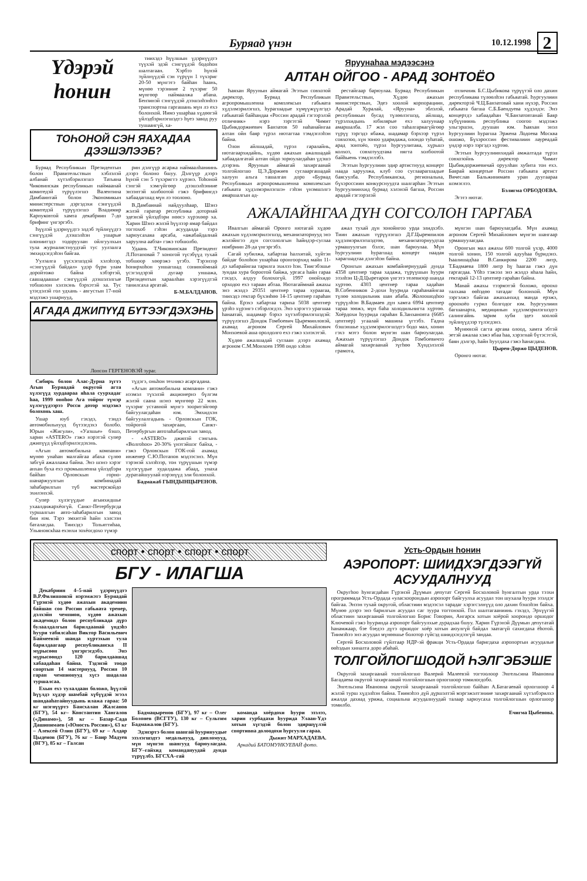Буряад үнэн
10.12.1998
2
Үдэрэй һонин
тиихэдэ һүүлшын үдэрнүүдтэ түүхэй эдэй сэнгүүдэй бодоһон шалтагаан. Хэрбээ һүнэй зүйлнүүдэй сэн түрүүн 1 түхэриг 20-50 мүнгэтэ байһан һаань, мүнөө тэрэниие 2 түхэриг 50 мүнгөөр наймаалжа абана. Бензинэй сэнгүүдэй дээшэлһэнһээ транспортна гаргашань мүн лэ ехэ болонхой. Иимэ ушарһаа хүдөөгэй үйлэдбэрилэгшэдтэ һүеэ завод руу тушаангүй, ха-
ТОҺОНОЙ СЭН ЯАХАДАА ДЭЭШЭЛЭЭБ?
Буряад Республикын Президентын болон Правительствын хэблэлэй албанай хүтэлбэрилэгшэ Татьяна Чиковинская республикын наймаанай комитедэй түрүүлэгшэ Валентина Дамбаинтай болон Экономикын министерствын дэргэдэхи сэнгүүдэй комитедэй түрүүлэгшэ Владимир Карпуковтой хамта декабриин 7-до брифинг үнгэргэбэ.
Һүүлэй үдэрнүүдтэ элдэб зүйлнүүдтэ сэнгүүдэй дээшэлһэн ушарые олониитэдэ тодоруулан ойлгуулхын тула журналистнуудтай тус уулзалга эмхидхэгдэһэн байгаа.
Уулзалга үүсхэгшэдэй хэлэһээр, «сэнгүүдэй байдал» үдэр бүри улам доройтожо байна хэбэртэй, саашадаашье сэнгүүдэй дээшэлэлгые тобшолон хэлэхэнь бэрхэтэй ха. Тус үзэгдэлэй гол удхань - августын 17-ной мэдээжэ ушарнууд,
рин дэлгүүр асаржа наймаалһаниинь дээрэ болоно бшуу. Дэлгүүр дээрэ һүнэй сэн 5 түхэригтэ хүрэнэ. Тоһоной сэнгэй хэмгүйгөөр дээшэлһэниие энээнтэй холбоотой гэжэ брифингдэ хабаадагшад мүн лэ тоолоно.
В.Дамбаинай найдуулһаар, Шэнэ жэлэй гаратар республика доторнай эдеэнэй үйлэдбэри нөөсэ хүрэхөөр ха. Харин Шэнэ жэлэй һүүлээр ямар байдал тогтохоб гэһэн асуудалда тэрэ харюусахаяа арсаба, «ажабайдалнай харуулна ааб­за» гэжэ тобшолбо.
Удаань Т.Чиковинская Президент Л.Потаповай 7 хоногой түсэбүүд тухай тобшоор хөөрэжэ үгэбэ. Тэрэнээр һонирхоһон уншагшад сониноймнай үсэгэлдэрэй дугаар уншажа, Президентын хараалһан хэрэгүүдтэй танилсаха аргатай.
Б-М.БАЛДАНОВ.
АГАДА ДЖИПҮҮД БҮТЭЭГДЭХЭНЬ
Лопсон ГЕРГЕНОВЭЙ зураг.
Сибирь болон Алас-Дурна зүгтэ Агын Буряадай округой агта хүлэгүүд хурдаараа яһала суурхадаг һаа, 1999 оноһоо Ага тойрог түмэр хүлэгүүдээрээ Росси дотор мэдээжэ болохонь хаш.
Ушар юуб гэхэдэ, тэндэ автомобильнууд бүтээгдэхэ болобо. Юрын «Жигули», «Уазшье» бэшэ, харин «ASTERO» гэжэ нэрэтэй супер джипүүд үйлэдбэрилэгдэхэнь.
«Агын автомобильна компани» мүнөө унаһан малгайгаа абаха сүлөө забгүй ажаллажа байна. Энэ шэнэ хэрэг анхан буха ехэ промышленна үйлэдбэри байһан Орловскын горно-шанаржуулгын комбинадай заһабарилгын түб мастерскойдо эхилэнхэй.
Супер хүлэгүүдые агыихидшье ухаалдижархёогүй. Санкт-Петербургда туршалгын авто-заһабарилгын завод бии юм. Тэрэ эмхитэй һайн хэлсээн баталагдаа. Тиихэдэ Тольяттиһаа, Ульяновскһаа ехэнхи зохёогдохо түмэр
түдэгэ, оньһон техникэ асаргадана.
«Агын автомобильна компани» гэжэ нээмэл түхэлэй акционернэ бүлгэм жэлэй саана шэнэ мүнгөөр 22 млн. түхэриг уставной мүнгэ зооритэйгөөр байгуулагдаһан юм. Эмхидхэн байгуулалгадынь - Орловскын ГОК, тойрогой захиргаан, Санкт-Петербургын автозаһабарилгын завод.
- «ASTERO» джипэй сэнгынь «Волгоһоо» 20-30% үнэтэйшэг байха, - гэжэ Орловскын ГОК-гой ахамад инженер С.Ю.Потапов мэдээсэнэ. Мүн тэрэнэй хэлэһээр, тон түрүүшын түмэр хүлэгүүдые худалдажа абаад, унаха дуратайшуулай нэрэнүүд эли болонхой.
Бадмажаб ГЫНДЫНЦЫРЕНОВ.
Яруунаһаа мэдээсэнэ
АЛТАН ОЙГОО - АРАД ЗОНТОЁО
Һаяхан Яруунын аймагай Эгэтын совхозой директор, Буряад Республикын агропромышленна комплексын габьяата хүдэлмэрилэгшэ, һурагшадые хүмүүжүүлгэдэ габьяатай байһандаа «Россин арадай гэгээрэлэй отличник» нэрэ зэргэтэй Чимит Цыбикдоржиевич Банзатов 50 наһанайнгаа алтан ойн баяр түрэл нютагтаа тэмдэглэһэн байна.
Олон айлшадай, түрэл гаралайнь, нютагаархидайнь, хүдөө ажахын ажалшадай хабаадалгатай алтан ойдо зорюулагдаһан үдэшэ дээрэнь Яруунын аймагай захиргаанай толгойлогшо Ц.Э.Доржиев суглааргашадай халуун альга ташалган доро «Буряад Республикын агропромышленна комплексын габьяата хүдэлмэрилэгшэ» гэһэн үнэмшэлгэ амаршалгын ад-
рестайгаар барюулаа. Буряад Республикын Правительствын, Хүдөө ажахын министерствын, Эдеэ хоолой корпорациин, Арадай Хуралай, «Ярууна» эблэлэй, республикын бусад түлөөлэгшэд, айлшад, түрэлхидынь юбилярые ехэ халуунаар амаршалба. 17 жэл соо таһалгаряагүйгөөр түрүү зэргэдэ ябажа, шадамар бэрхээр түрэл совхозоо, хүн зоноо ударидажа, олондо туһатай, арад зонтоёо, түрэл һургуулитаяа, хүрьшэ колхоз, совхозуудтаяа нягта холбоотой байһыень тэмдэглэбэ.
Эгэтын һургуулиин эдир артистнууд концерт наада харуулжа, клуб соо суглаарагшадые баясуулба. Республиканска, региональна, бүхэроссиин конкурснуудта шалгарһан Эгэтын һургуулиинхид буряад хэлэнэй багша, Россин арадай гэгээрэлэй
отличник Б.С.Цыбикова түрүүтэй оло дахин республикаяа түлөөлһэн габьяатай. Һургуулиин директорэй Ч.Ц.Банзатовай хани нүхэр, Россин габьяата багша С.Б.Баендуева хүдэлдэг. Энэ концертдэ хабаадаһан Ч.Банзатовтанай Баяр хүбүүниинь республика соогоо мэдээжэ ульгэршэн, дуушан юм. Һаяхан энэл һургуулиин һурагша Эржена Лодоева Москва ошожо, Бүхэроссин фестивалиин лауреадай үндэр нэрэ зэргэдэ хүртөө.
Эгэтын һургуулиинхидай амжалтада түрэл совхозойнь директор Чимит Цыбикдоржиевичай оруулһан хубита тон ехэ. Баярай концертые Россин габьяата артист Вячеслав Бальжинимаев уран дуугаараа шэмэглээ.
Бэлигма ОРБОДОЕВА.
Эгэтэ нютаг.
АЖАЛАЙНГАА ДҮН СОГСОЛОН ГАРГАБА
Ивалгын аймагай Оронго нютагай хүдөө ажахын хүдэлмэрилэгшэд, механизаторнууд энэ жэлэйнгээ дүн согсололгын һайндэр-суглаа ноябриин 28-да үнгэргэбэ.
Сагай хубилжа, хабартаа һалхитай, хүйтэн байдаг болоһон ушарһаа оронгоорхид майн 11-дэ хабарайнгаа тарилга эхилээ һэн. Тиигэбэшье зундаа хура бороотой байжа, ургаса һайн гараа гэхэдэ, алдуу болохогүй. 1997 онойхидо орходоо ехэ тараан абтаа. Нютагаймнай ажахы энэ жэлдэ 29351 центнер тараа хураагаа, тиихэдэ гектар бүхэнһөө 14-15 центнер гараһан байна. Ерэхэ хабартаа тариха 5038 центнер үрэһэ хүрэнгэ сэбэрлэгдээ. Энэ хэрэгтэ урагшаа һанаатай, шадамар бэрхэ хүтэлбэрилэгшэдэй: түрүүлэгшэ Дондок Гомбоевич Цыреминловэй, ахамад агроном Сергей Михайлович Монхоевой аша оролдолго ехэ гэжэ хэлэхэтэй.
Хүдөө ажалшадай суглаан дээрэ ахамад агроном С.М.Монхоев 1998 ондо хэһэн
ажал тухай дүн зонойнгоо урда элидхэбэ. Тиин ажахын түрүүлэгшэ Д.Г.Цыремпилов хүдэлмэрилэгшэдтөө, механизаторнуудтаа урмашуулгын бэлэг, шан барюулаа. Мүн һургуулиин һурагшад концерт наадая харагшадтаа дэлгэһэн байна.
Оронгын ажахын комбайнернуудай дунда 4358 центнер тараа хадажа, түрүүшын һуури эзэлһэн Ц-Д.Цыретаров үнгэтэ телевизор шанда хүртөө. 4303 центнер тараа хадаһан В.Собенников 2-дохи һуурида гараһанайнгаа түлөө холодильник шан абаба. Жолоошодһоо түрүүлһэн В.Бадмаев дүн хамта 6994 центнер тараа зөөжэ, мүн баһа холодильнигта хүртөө. Хоёрдохи һуурида гараһан Б.Занханов­та (6685 центнер) угаалай машина үгтэбэ. Гадна бэшэншье хүдэлмэрилэгшэдтэ бодо мал, хонин гэхэ мэтэ болон мүнгэн шан барюулагдаа. Ажахын түрүүлэгшэ Дондок Гомбоевичто аймагай захиргаанай зүгһөө Хүндэлэлэй грамота,
мүнгэн шан барюулагдаба. Мүн ахамад агроном Сергей Михайлович мүнгэн шангаар урмашуулагдаа.
Оронгын мал ажахы 600 толгой үхэр, 4000 толгой хонин, 150 толгой адууһаа бүридэнэ. Һаалишадһаа В.Санкирова 2200 литр, Т.Бадмаева 1800 литр һү һаагаа гэжэ дүн гаргагдаа. Үбһэ тэжээл энэ жэлдэ яһала һайн, гектарай 12-13 центнер гараһан байна.
Манай ажахы тээрмэтэй боложо, ороохо талхаяа өөһэдөө татадаг болонхой. Мүн зэргэлжэ байгаа ажахынхид манда ерэжэ, ороохоёо гурил болгодог юм. Һургуулиин багшанарта, медицинын хүдэлмэрилэгшэдтэ салингайнь зарим хуби эдеэ хоолой зүйлнүүдээр түлэгдэнэ.
Мүнөөнэй сагта аргаяа олоод, хамта эбтэй эетэй ажалаа хэжэ ябаа һаа, хэрэгнай бүтэсэтэй, баян дэлгэр, һайн һуугдаха гэжэ һанагдана.
Цырен-Доржо ЦЫДЕНОВ.
Оронго нютаг.
спорт • спорт • спорт • спорт
БГУ - ИЛАГША
Декабриин 4–5-най үдэрнүүдтэ В.Р.Филипповэй нэрэмжэтэ Буряадай Гүрэнэй хүдөө ажахын академиин байшан соо Россин габьяата тренер, дэлхэйн чемпион, хүдөө ажахын академидэ болон республикада дүрэ булаалдалгын барилдаанай үндэһэ һуури табилсаһан Виктор Васильевич Баймеевэй шанда хүртэхын тула барилдаагаар республиканска II мүрысөөн үнгэргэгдэбэ. Энэ мүрысөөндэ 120 барилдаашад хабаадаһан байна. Тэдэнэй тоодо спортын 14 мастернууд, Россин 10 гаран чемпионууд хүсэ шадалаа туршалсаа.
Ехын ехэ тулалдаан боложо, һүүлэй һүүлдэ хүдэр шамбай хүбүүдэй эгээл шандааһатайнуудынь илажа гараа: 50 кг шэгнүүртэ Баясхалан Жалсанов (БГУ), 54 кг– Константин Хангалов («Динамо»), 58 кг – Базар-Сада Дашинимаев («Юность России»), 63 кг – Алексей Олин (БГУ), 69 кг – Алдар Цыдеиов (БГУ), 76 кг – Баир Мадуев (ВГУ), 85 кг – Галсан
Бадмацыренов (БГУ), 97 кг – Олег Болонев (ВСГТУ), 130 кг – Сультим Бадмажалов (БГУ).
Эдэнэртэ болон шангай һууринуудые эзэлэгшэдтэ медальнууд, дипломууд, мүн мүнгэн шангууд барюулагдаа. БГУ–гайхид командануудай дунда түрүүлбэ. БГСХА–гай
команда хоёрдохи һуури эзэлээ, харин гурбадахи һуурида Улаан-Үдэ хотын хүгэдэй болон эдиршүүлэй спортивна долоодохи һургуули гараа.
Дыжит МАРХАДАЕВА.
Аркадий БАТОМУНКУЕВАЙ фото.
Усть-Ордын һонин
АЭРОПОРТ: ШИИДХЭГДЭЭГҮЙ АСУУДАЛНУУД
Округһоо һунгагдаһан Гүрэнэй Дүүмын депутат Сергей Босхоловой һунгалтын урда тээхи программада Усть-Ордада «уласхоорондын аэропорт байгуулха асуудал тон шухала һуури эзэлдэг байгаа. Энээн тухай округой, областиин мэдээсэл тарадаг хэрэгсэлнүүд оло дахин бэшэһэн байха. Мүнөө дээрэ энэ барилгын асуудал саг зуура тогтонхой. Гол шалтагааниинь гэхэдэ, Эрхүүгэй областиин захиргаанай толгойлогшо Борис Говорин, Ангарск хотын хоёрой хоорондо оршодог Ключевой гэжэ һууринда аэропорт байгуулхые дурадхаа бшуу. Харин Гүрэнэй Дүүмын депутатай һанамжаар, бэе бэедээ дүтэ оршодог хоёр хотын аюулгүй байдал заатагүй сахигдаха ёһотой. Тиимэһээ энэ асуудал мүнөөшье болотор гүйсэд шиидхэгдээгүй зандаа.
Сергей Босхоловой гүйлтаар НДР-эй фракци Усть-Ордада баригдаха аэропортын асуудалые өөһэдын хиналта доро абаһай.
ТОЛГОЙЛОГШОДОЙ ҺЭЛГЭБЭШЕ
Округой захиргаанай толгойлогшо Валерий Малеевэй тогтоолоор Энгельсина Ивановна Багадаева округой захиргаанай толгойлогшын орлогшоор томилогдобо.
Энгельсина Ивановна округой захиргаанай толгойлогшо байһан А.Батагаевай орлогшоор 4 жэлэй турш хүдэлһэн байна. Тиимэһээ дүй дүршэлтэй мэргэжэлтэниие захиргаанай хүтэлбэрилхэ ажалда дахяад урижа, социальна асуудалнуудай талаар харюусаха толгойлогшын орлогшоор томилбо.
Ечигма Цыбенова.